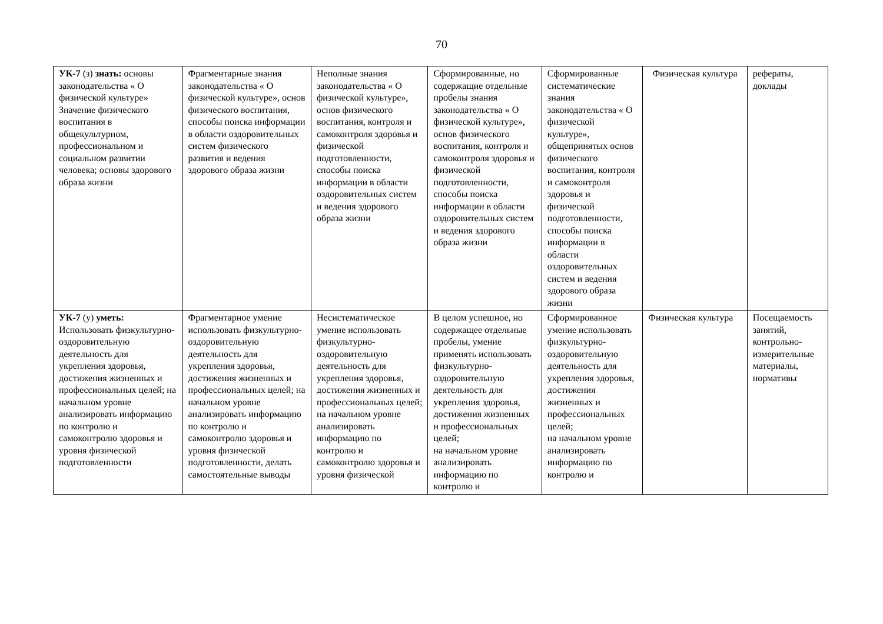70
| УК-7 (з) знать: основы законодательства « О физической культуре» Значение физического воспитания в общекультурном, профессиональном и социальном развитии человека; основы здорового образа жизни | Фрагментарные знания законодательства « О физической культуре», основ физического воспитания, способы поиска информации в области оздоровительных систем физического развития и ведения здорового образа жизни | Неполные знания законодательства « О физической культуре», основ физического воспитания, контроля и самоконтроля здоровья и физической подготовленности, способы поиска информации в области оздоровительных систем и ведения здорового образа жизни | Сформированные, но содержащие отдельные пробелы знания законодательства « О физической культуре», основ физического воспитания, контроля и самоконтроля здоровья и физической подготовленности, способы поиска информации в области оздоровительных систем и ведения здорового образа жизни | Сформированные систематические знания законодательства « О физической культуре», общепринятых основ физического воспитания, контроля и самоконтроля здоровья и физической подготовленности, способы поиска информации в области оздоровительных систем и ведения здорового образа жизни | Физическая культура | рефераты, доклады |
| УК-7 (у) уметь: Использовать физкультурно-оздоровительную деятельность для укрепления здоровья, достижения жизненных и профессиональных целей; на начальном уровне анализировать информацию по контролю и самоконтролю здоровья и уровня физической подготовленности | Фрагментарное умение использовать физкультурно-оздоровительную деятельность для укрепления здоровья, достижения жизненных и профессиональных целей; на начальном уровне анализировать информацию по контролю и самоконтролю здоровья и уровня физической подготовленности, делать самостоятельные выводы | Несистематическое умение использовать физкультурно-оздоровительную деятельность для укрепления здоровья, достижения жизненных и профессиональных целей; на начальном уровне анализировать информацию по контролю и самоконтролю здоровья и уровня физической | В целом успешное, но содержащее отдельные пробелы, умение применять использовать физкультурно-оздоровительную деятельность для укрепления здоровья, достижения жизненных и профессиональных целей; на начальном уровне анализировать информацию по контролю и | Сформированное умение использовать физкультурно-оздоровительную деятельность для укрепления здоровья, достижения жизненных и профессиональных целей; на начальном уровне анализировать информацию по контролю и | Физическая культура | Посещаемость занятий, контрольно-измерительные материалы, нормативы |